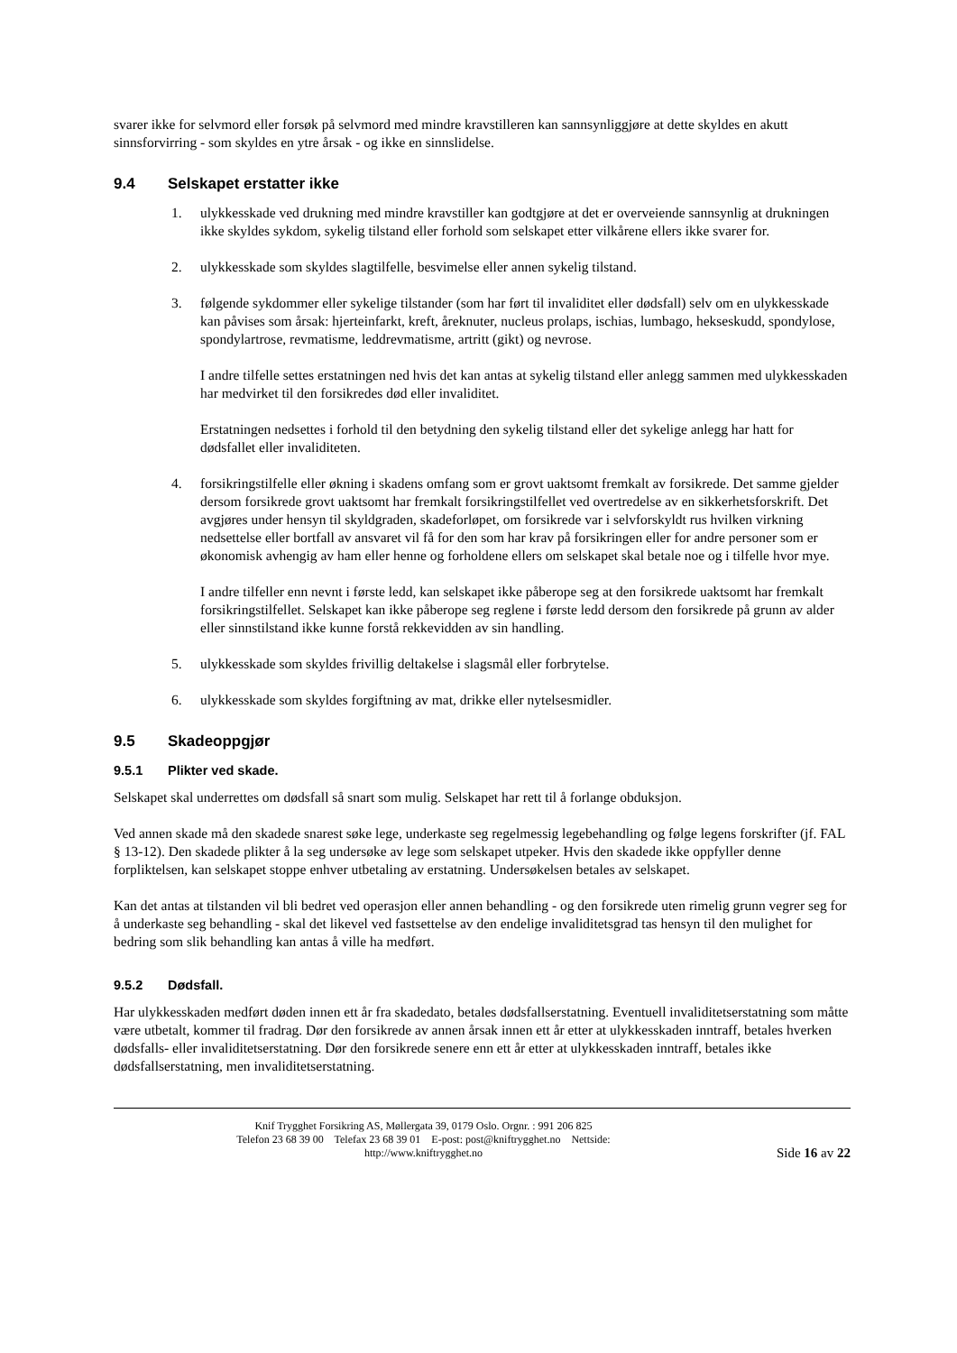svarer ikke for selvmord eller forsøk på selvmord med mindre kravstilleren kan sannsynliggjøre at dette skyldes en akutt sinnsforvirring - som skyldes en ytre årsak - og ikke en sinnslidelse.
9.4 Selskapet erstatter ikke
1. ulykkesskade ved drukning med mindre kravstiller kan godtgjøre at det er overveiende sannsynlig at drukningen ikke skyldes sykdom, sykelig tilstand eller forhold som selskapet etter vilkårene ellers ikke svarer for.
2. ulykkesskade som skyldes slagtilfelle, besvimelse eller annen sykelig tilstand.
3. følgende sykdommer eller sykelige tilstander (som har ført til invaliditet eller dødsfall) selv om en ulykkesskade kan påvises som årsak: hjerteinfarkt, kreft, åreknuter, nucleus prolaps, ischias, lumbago, hekseskudd, spondylose, spondylartrose, revmatisme, leddrevmatisme, artritt (gikt) og nevrose.
I andre tilfelle settes erstatningen ned hvis det kan antas at sykelig tilstand eller anlegg sammen med ulykkesskaden har medvirket til den forsikredes død eller invaliditet.
Erstatningen nedsettes i forhold til den betydning den sykelig tilstand eller det sykelige anlegg har hatt for dødsfallet eller invaliditeten.
4. forsikringstilfelle eller økning i skadens omfang som er grovt uaktsomt fremkalt av forsikrede. Det samme gjelder dersom forsikrede grovt uaktsomt har fremkalt forsikringstilfellet ved overtredelse av en sikkerhetsforskrift. Det avgjøres under hensyn til skyldgraden, skadeforløpet, om forsikrede var i selvforskyldt rus hvilken virkning nedsettelse eller bortfall av ansvaret vil få for den som har krav på forsikringen eller for andre personer som er økonomisk avhengig av ham eller henne og forholdene ellers om selskapet skal betale noe og i tilfelle hvor mye.
I andre tilfeller enn nevnt i første ledd, kan selskapet ikke påberope seg at den forsikrede uaktsomt har fremkalt forsikringstilfellet. Selskapet kan ikke påberope seg reglene i første ledd dersom den forsikrede på grunn av alder eller sinnstilstand ikke kunne forstå rekkevidden av sin handling.
5. ulykkesskade som skyldes frivillig deltakelse i slagsmål eller forbrytelse.
6. ulykkesskade som skyldes forgiftning av mat, drikke eller nytelsesmidler.
9.5 Skadeoppgjør
9.5.1 Plikter ved skade.
Selskapet skal underrettes om dødsfall så snart som mulig. Selskapet har rett til å forlange obduksjon.
Ved annen skade må den skadede snarest søke lege, underkaste seg regelmessig legebehandling og følge legens forskrifter (jf. FAL § 13-12). Den skadede plikter å la seg undersøke av lege som selskapet utpeker. Hvis den skadede ikke oppfyller denne forpliktelsen, kan selskapet stoppe enhver utbetaling av erstatning. Undersøkelsen betales av selskapet.
Kan det antas at tilstanden vil bli bedret ved operasjon eller annen behandling - og den forsikrede uten rimelig grunn vegrer seg for å underkaste seg behandling - skal det likevel ved fastsettelse av den endelige invaliditetsgrad tas hensyn til den mulighet for bedring som slik behandling kan antas å ville ha medført.
9.5.2 Dødsfall.
Har ulykkesskaden medført døden innen ett år fra skadedato, betales dødsfallserstatning. Eventuell invaliditetserstatning som måtte være utbetalt, kommer til fradrag. Dør den forsikrede av annen årsak innen ett år etter at ulykkesskaden inntraff, betales hverken dødsfalls- eller invaliditetserstatning. Dør den forsikrede senere enn ett år etter at ulykkesskaden inntraff, betales ikke dødsfallserstatning, men invaliditetserstatning.
Knif Trygghet Forsikring AS, Møllergata 39, 0179 Oslo. Orgnr. : 991 206 825
Telefon 23 68 39 00 Telefax 23 68 39 01 E-post: post@kniftrygghet.no Nettside:
http://www.kniftrygghet.no
Side 16 av 22